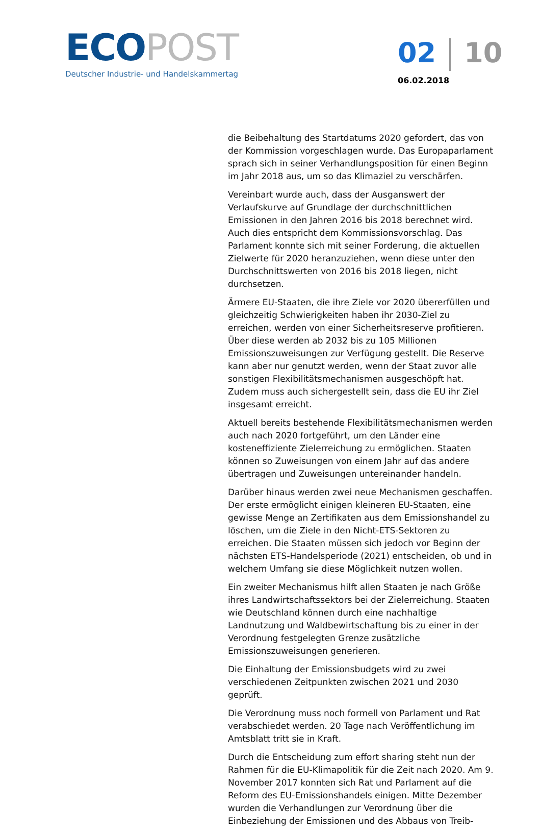ECO POST
Deutscher Industrie- und Handelskammertag
02 10
06.02.2018
die Beibehaltung des Startdatums 2020 gefordert, das von der Kommission vorgeschlagen wurde. Das Europaparlament sprach sich in seiner Verhandlungsposition für einen Beginn im Jahr 2018 aus, um so das Klimaziel zu verschärfen.
Vereinbart wurde auch, dass der Ausganswert der Verlaufskurve auf Grundlage der durchschnittlichen Emissionen in den Jahren 2016 bis 2018 berechnet wird. Auch dies entspricht dem Kommissionsvorschlag. Das Parlament konnte sich mit seiner Forderung, die aktuellen Zielwerte für 2020 heranzuziehen, wenn diese unter den Durchschnittswerten von 2016 bis 2018 liegen, nicht durchsetzen.
Ärmere EU-Staaten, die ihre Ziele vor 2020 übererfüllen und gleichzeitig Schwierigkeiten haben ihr 2030-Ziel zu erreichen, werden von einer Sicherheitsreserve profitieren. Über diese werden ab 2032 bis zu 105 Millionen Emissionszuweisungen zur Verfügung gestellt. Die Reserve kann aber nur genutzt werden, wenn der Staat zuvor alle sonstigen Flexibilitätsmechanismen ausgeschöpft hat. Zudem muss auch sichergestellt sein, dass die EU ihr Ziel insgesamt erreicht.
Aktuell bereits bestehende Flexibilitätsmechanismen werden auch nach 2020 fortgeführt, um den Länder eine kosteneffiziente Zielerreichung zu ermöglichen. Staaten können so Zuweisungen von einem Jahr auf das andere übertragen und Zuweisungen untereinander handeln.
Darüber hinaus werden zwei neue Mechanismen geschaffen. Der erste ermöglicht einigen kleineren EU-Staaten, eine gewisse Menge an Zertifikaten aus dem Emissionshandel zu löschen, um die Ziele in den Nicht-ETS-Sektoren zu erreichen. Die Staaten müssen sich jedoch vor Beginn der nächsten ETS-Handelsperiode (2021) entscheiden, ob und in welchem Umfang sie diese Möglichkeit nutzen wollen.
Ein zweiter Mechanismus hilft allen Staaten je nach Größe ihres Landwirtschaftssektors bei der Zielerreichung. Staaten wie Deutschland können durch eine nachhaltige Landnutzung und Waldbewirtschaftung bis zu einer in der Verordnung festgelegten Grenze zusätzliche Emissionszuweisungen generieren.
Die Einhaltung der Emissionsbudgets wird zu zwei verschiedenen Zeitpunkten zwischen 2021 und 2030 geprüft.
Die Verordnung muss noch formell von Parlament und Rat verabschiedet werden. 20 Tage nach Veröffentlichung im Amtsblatt tritt sie in Kraft.
Durch die Entscheidung zum effort sharing steht nun der Rahmen für die EU-Klimapolitik für die Zeit nach 2020. Am 9. November 2017 konnten sich Rat und Parlament auf die Reform des EU-Emissionshandels einigen. Mitte Dezember wurden die Verhandlungen zur Verordnung über die Einbeziehung der Emissionen und des Abbaus von Treib-